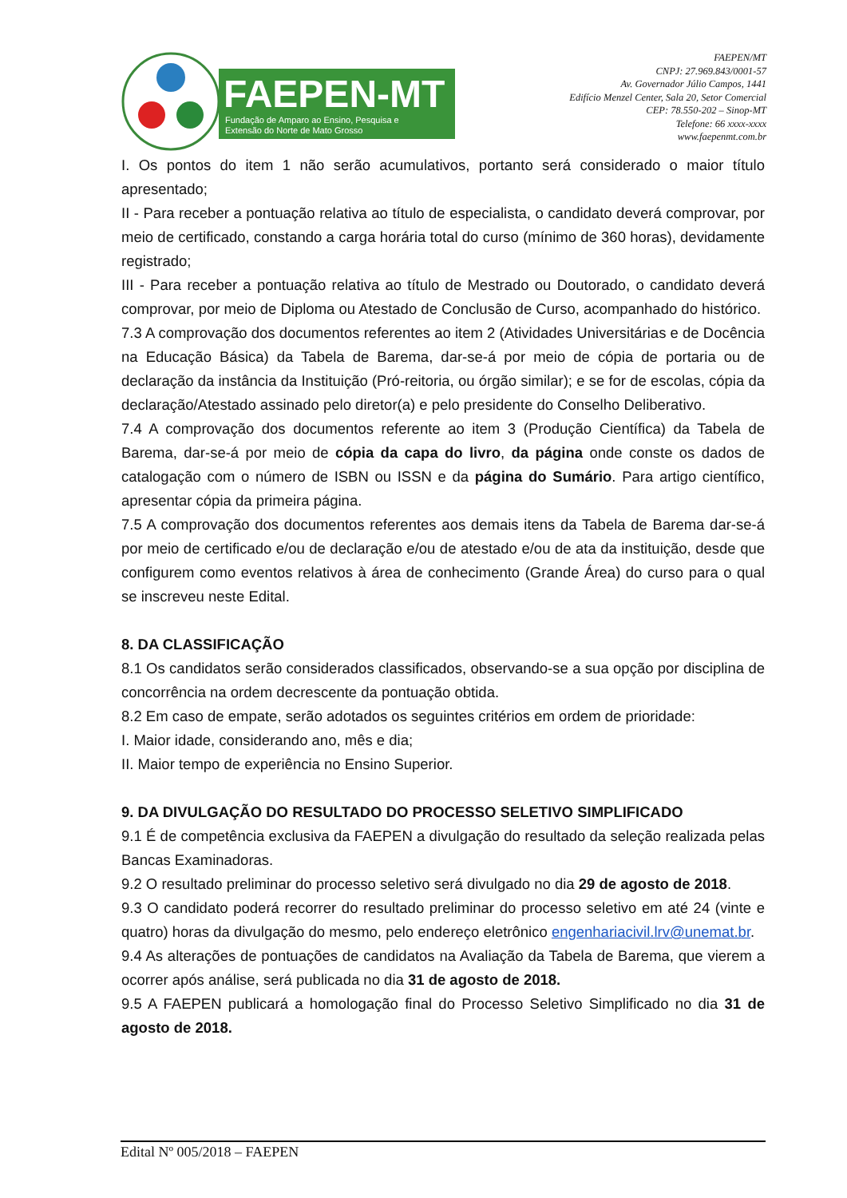FAEPEN-MT
Fundação de Amparo ao Ensino, Pesquisa e
Extensão do Norte de Mato Grosso
FAEPEN/MT
CNPJ: 27.969.843/0001-57
Av. Governador Júlio Campos, 1441
Edifício Menzel Center, Sala 20, Setor Comercial
CEP: 78.550-202 – Sinop-MT
Telefone: 66 xxxx-xxxx
www.faepenmt.com.br
I. Os pontos do item 1 não serão acumulativos, portanto será considerado o maior título apresentado;
II - Para receber a pontuação relativa ao título de especialista, o candidato deverá comprovar, por meio de certificado, constando a carga horária total do curso (mínimo de 360 horas), devidamente registrado;
III - Para receber a pontuação relativa ao título de Mestrado ou Doutorado, o candidato deverá comprovar, por meio de Diploma ou Atestado de Conclusão de Curso, acompanhado do histórico.
7.3 A comprovação dos documentos referentes ao item 2 (Atividades Universitárias e de Docência na Educação Básica) da Tabela de Barema, dar-se-á por meio de cópia de portaria ou de declaração da instância da Instituição (Pró-reitoria, ou órgão similar); e se for de escolas, cópia da declaração/Atestado assinado pelo diretor(a) e pelo presidente do Conselho Deliberativo.
7.4 A comprovação dos documentos referente ao item 3 (Produção Científica) da Tabela de Barema, dar-se-á por meio de cópia da capa do livro, da página onde conste os dados de catalogação com o número de ISBN ou ISSN e da página do Sumário. Para artigo científico, apresentar cópia da primeira página.
7.5 A comprovação dos documentos referentes aos demais itens da Tabela de Barema dar-se-á por meio de certificado e/ou de declaração e/ou de atestado e/ou de ata da instituição, desde que configurem como eventos relativos à área de conhecimento (Grande Área) do curso para o qual se inscreveu neste Edital.
8. DA CLASSIFICAÇÃO
8.1 Os candidatos serão considerados classificados, observando-se a sua opção por disciplina de concorrência na ordem decrescente da pontuação obtida.
8.2 Em caso de empate, serão adotados os seguintes critérios em ordem de prioridade:
I. Maior idade, considerando ano, mês e dia;
II. Maior tempo de experiência no Ensino Superior.
9. DA DIVULGAÇÃO DO RESULTADO DO PROCESSO SELETIVO SIMPLIFICADO
9.1 É de competência exclusiva da FAEPEN a divulgação do resultado da seleção realizada pelas Bancas Examinadoras.
9.2 O resultado preliminar do processo seletivo será divulgado no dia 29 de agosto de 2018.
9.3 O candidato poderá recorrer do resultado preliminar do processo seletivo em até 24 (vinte e quatro) horas da divulgação do mesmo, pelo endereço eletrônico engenhariacivil.lrv@unemat.br.
9.4 As alterações de pontuações de candidatos na Avaliação da Tabela de Barema, que vierem a ocorrer após análise, será publicada no dia 31 de agosto de 2018.
9.5 A FAEPEN publicará a homologação final do Processo Seletivo Simplificado no dia 31 de agosto de 2018.
Edital Nº 005/2018 – FAEPEN